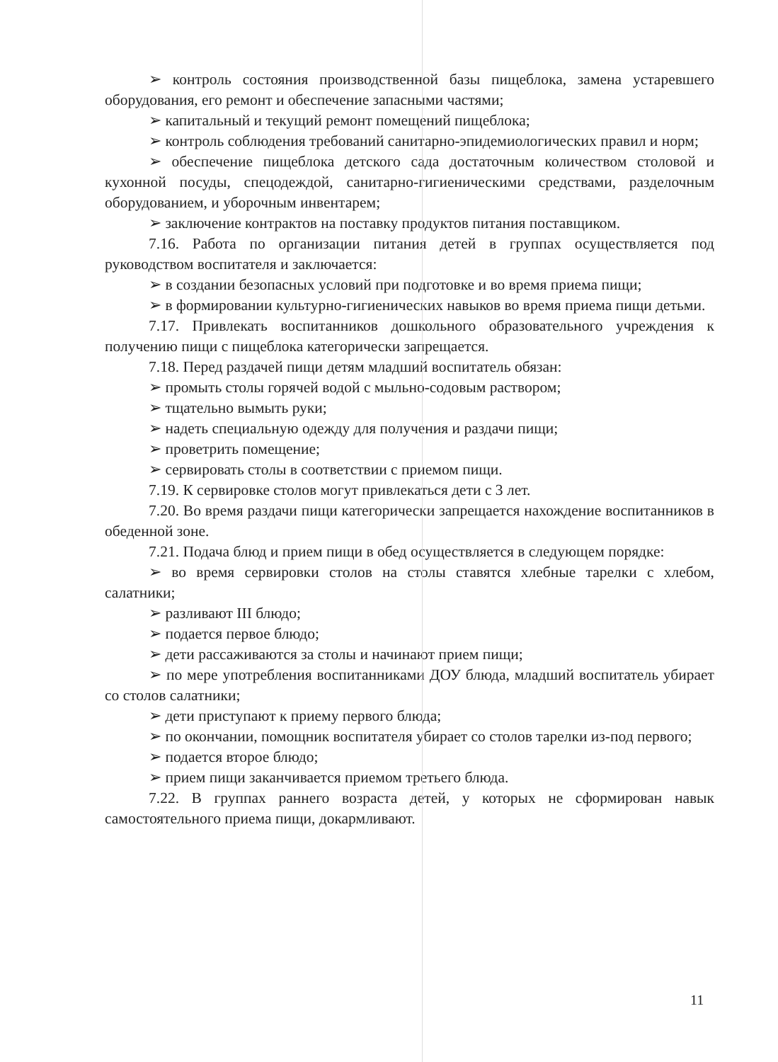➢ контроль состояния производственной базы пищеблока, замена устаревшего оборудования, его ремонт и обеспечение запасными частями;
➢ капитальный и текущий ремонт помещений пищеблока;
➢ контроль соблюдения требований санитарно-эпидемиологических правил и норм;
➢ обеспечение пищеблока детского сада достаточным количеством столовой и кухонной посуды, спецодеждой, санитарно-гигиеническими средствами, разделочным оборудованием, и уборочным инвентарем;
➢ заключение контрактов на поставку продуктов питания поставщиком.
7.16. Работа по организации питания детей в группах осуществляется под руководством воспитателя и заключается:
➢ в создании безопасных условий при подготовке и во время приема пищи;
➢ в формировании культурно-гигиенических навыков во время приема пищи детьми.
7.17. Привлекать воспитанников дошкольного образовательного учреждения к получению пищи с пищеблока категорически запрещается.
7.18. Перед раздачей пищи детям младший воспитатель обязан:
➢ промыть столы горячей водой с мыльно-содовым раствором;
➢ тщательно вымыть руки;
➢ надеть специальную одежду для получения и раздачи пищи;
➢ проветрить помещение;
➢ сервировать столы в соответствии с приемом пищи.
7.19. К сервировке столов могут привлекаться дети с 3 лет.
7.20. Во время раздачи пищи категорически запрещается нахождение воспитанников в обеденной зоне.
7.21. Подача блюд и прием пищи в обед осуществляется в следующем порядке:
➢ во время сервировки столов на столы ставятся хлебные тарелки с хлебом, салатники;
➢ разливают III блюдо;
➢ подается первое блюдо;
➢ дети рассаживаются за столы и начинают прием пищи;
➢ по мере употребления воспитанниками ДОУ блюда, младший воспитатель убирает со столов салатники;
➢ дети приступают к приему первого блюда;
➢ по окончании, помощник воспитателя убирает со столов тарелки из-под первого;
➢ подается второе блюдо;
➢ прием пищи заканчивается приемом третьего блюда.
7.22. В группах раннего возраста детей, у которых не сформирован навык самостоятельного приема пищи, докармливают.
11